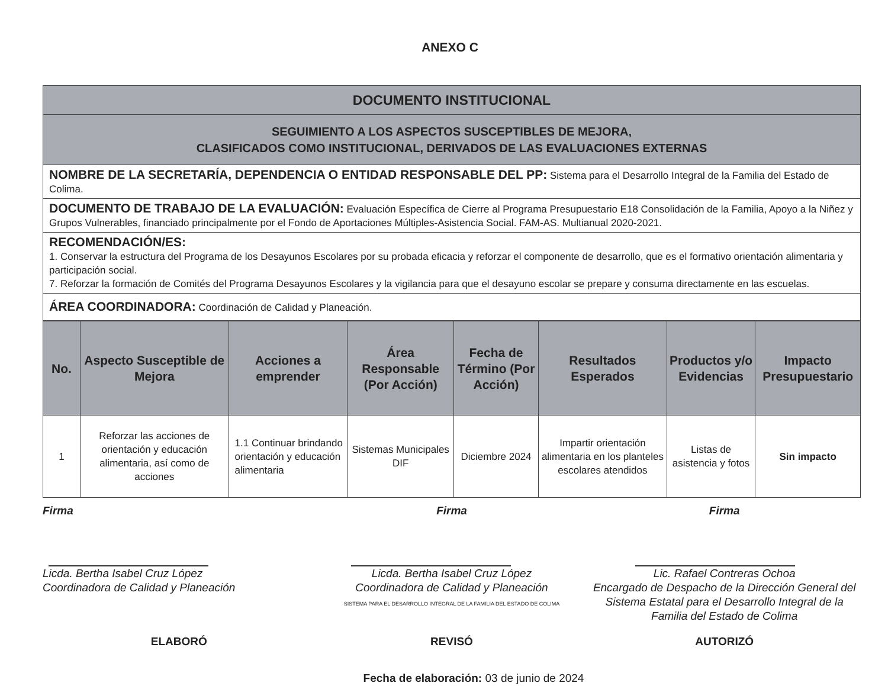ANEXO C
| DOCUMENTO INSTITUCIONAL |
| SEGUIMIENTO A LOS ASPECTOS SUSCEPTIBLES DE MEJORA, CLASIFICADOS COMO INSTITUCIONAL, DERIVADOS DE LAS EVALUACIONES EXTERNAS |
| NOMBRE DE LA SECRETARÍA, DEPENDENCIA O ENTIDAD RESPONSABLE DEL PP: Sistema para el Desarrollo Integral de la Familia del Estado de Colima. |
| DOCUMENTO DE TRABAJO DE LA EVALUACIÓN: Evaluación Específica de Cierre al Programa Presupuestario E18 Consolidación de la Familia, Apoyo a la Niñez y Grupos Vulnerables, financiado principalmente por el Fondo de Aportaciones Múltiples-Asistencia Social. FAM-AS. Multianual 2020-2021. |
| RECOMENDACIÓN/ES: 1. Conservar la estructura del Programa de los Desayunos Escolares por su probada eficacia y reforzar el componente de desarrollo, que es el formativo orientación alimentaria y participación social. 7. Reforzar la formación de Comités del Programa Desayunos Escolares y la vigilancia para que el desayuno escolar se prepare y consuma directamente en las escuelas. |
| ÁREA COORDINADORA: Coordinación de Calidad y Planeación. |
| No. | Aspecto Susceptible de Mejora | Acciones a emprender | Área Responsable (Por Acción) | Fecha de Término (Por Acción) | Resultados Esperados | Productos y/o Evidencias | Impacto Presupuestario |
| --- | --- | --- | --- | --- | --- | --- | --- |
| 1 | Reforzar las acciones de orientación y educación alimentaria, así como de acciones | 1.1 Continuar brindando orientación y educación alimentaria | Sistemas Municipales DIF | Diciembre 2024 | Impartir orientación alimentaria en los planteles escolares atendidos | Listas de asistencia y fotos | Sin impacto |
Firma
Licda. Bertha Isabel Cruz López
Coordinadora de Calidad y Planeación
Firma
Licda. Bertha Isabel Cruz López
Coordinadora de Calidad y Planeación
SISTEMA PARA EL DESARROLLO INTEGRAL DE LA FAMILIA DEL ESTADO DE COLIMA
Firma
Lic. Rafael Contreras Ochoa
Encargado de Despacho de la Dirección General del Sistema Estatal para el Desarrollo Integral de la Familia del Estado de Colima
ELABORÓ REVISÓ AUTORIZÓ
Fecha de elaboración: 03 de junio de 2024